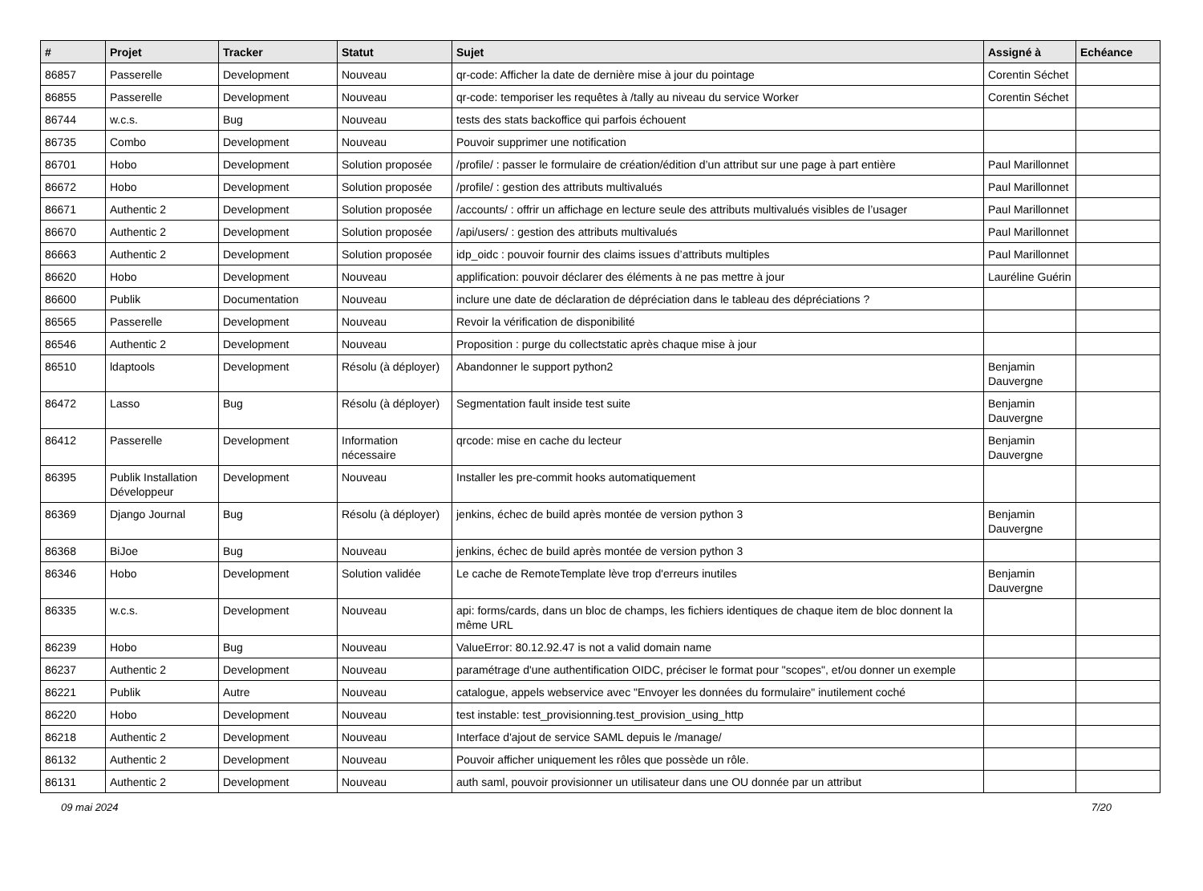| # | Projet | Tracker | Statut | Sujet | Assigné à | Echéance |
| --- | --- | --- | --- | --- | --- | --- |
| 86857 | Passerelle | Development | Nouveau | qr-code: Afficher la date de dernière mise à jour du pointage | Corentin Séchet | |
| 86855 | Passerelle | Development | Nouveau | qr-code: temporiser les requêtes à /tally au niveau du service Worker | Corentin Séchet | |
| 86744 | w.c.s. | Bug | Nouveau | tests des stats backoffice qui parfois échouent | | |
| 86735 | Combo | Development | Nouveau | Pouvoir supprimer une notification | | |
| 86701 | Hobo | Development | Solution proposée | /profile/ : passer le formulaire de création/édition d’un attribut sur une page à part entière | Paul Marillonnet | |
| 86672 | Hobo | Development | Solution proposée | /profile/ : gestion des attributs multivalués | Paul Marillonnet | |
| 86671 | Authentic 2 | Development | Solution proposée | /accounts/ : offrir un affichage en lecture seule des attributs multivalués visibles de l’usager | Paul Marillonnet | |
| 86670 | Authentic 2 | Development | Solution proposée | /api/users/ : gestion des attributs multivalués | Paul Marillonnet | |
| 86663 | Authentic 2 | Development | Solution proposée | idp_oidc : pouvoir fournir des claims issues d’attributs multiples | Paul Marillonnet | |
| 86620 | Hobo | Development | Nouveau | applification: pouvoir déclarer des éléments à ne pas mettre à jour | Lauréline Guérin | |
| 86600 | Publik | Documentation | Nouveau | inclure une date de déclaration de dépréciation dans le tableau des dépréciations ? | | |
| 86565 | Passerelle | Development | Nouveau | Revoir la vérification de disponibilité | | |
| 86546 | Authentic 2 | Development | Nouveau | Proposition : purge du collectstatic après chaque mise à jour | | |
| 86510 | ldaptools | Development | Résolu (à déployer) | Abandonner le support python2 | Benjamin Dauvergne | |
| 86472 | Lasso | Bug | Résolu (à déployer) | Segmentation fault inside test suite | Benjamin Dauvergne | |
| 86412 | Passerelle | Development | Information nécessaire | qrcode: mise en cache du lecteur | Benjamin Dauvergne | |
| 86395 | Publik Installation Développeur | Development | Nouveau | Installer les pre-commit hooks automatiquement | | |
| 86369 | Django Journal | Bug | Résolu (à déployer) | jenkins, échec de build après montée de version python 3 | Benjamin Dauvergne | |
| 86368 | BiJoe | Bug | Nouveau | jenkins, échec de build après montée de version python 3 | | |
| 86346 | Hobo | Development | Solution validée | Le cache de RemoteTemplate lève trop d'erreurs inutiles | Benjamin Dauvergne | |
| 86335 | w.c.s. | Development | Nouveau | api: forms/cards, dans un bloc de champs, les fichiers identiques de chaque item de bloc donnent la même URL | | |
| 86239 | Hobo | Bug | Nouveau | ValueError: 80.12.92.47 is not a valid domain name | | |
| 86237 | Authentic 2 | Development | Nouveau | paramétrage d'une authentification OIDC, préciser le format pour "scopes", et/ou donner un exemple | | |
| 86221 | Publik | Autre | Nouveau | catalogue, appels webservice avec "Envoyer les données du formulaire" inutilement coché | | |
| 86220 | Hobo | Development | Nouveau | test instable: test_provisionning.test_provision_using_http | | |
| 86218 | Authentic 2 | Development | Nouveau | Interface d'ajout de service SAML depuis le /manage/ | | |
| 86132 | Authentic 2 | Development | Nouveau | Pouvoir afficher uniquement les rôles que possède un rôle. | | |
| 86131 | Authentic 2 | Development | Nouveau | auth saml, pouvoir provisionner un utilisateur dans une OU donnée par un attribut | | |
09 mai 2024 7/20